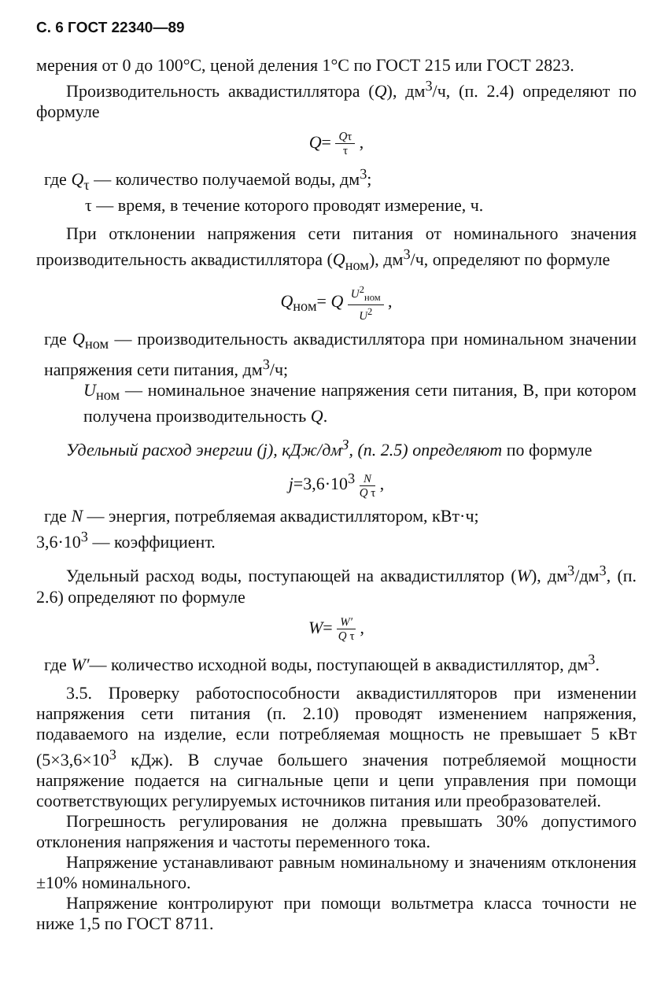С. 6 ГОСТ 22340—89
мерения от 0 до 100°С, ценой деления 1°С по ГОСТ 215 или ГОСТ 2823.
Производительность аквадистиллятора (Q), дм<sup>3</sup>/ч, (п. 2.4) определяют по формуле
Q= Qτ τ ,
где Q<sub>τ</sub> — количество получаемой воды, дм<sup>3</sup>;
τ — время, в течение которого проводят измерение, ч.
При отклонении напряжения сети питания от номинального значения производительность аквадистиллятора (Q<sub>ном</sub>), дм<sup>3</sup>/ч, определяют по формуле
Q<sub>ном</sub>= Q U<sup>2</sup><sub>ном</sub> U<sup>2</sup> ,
где Q<sub>ном</sub> — производительность аквадистиллятора при номинальном значении напряжения сети питания, дм<sup>3</sup>/ч;
U<sub>ном</sub> — номинальное значение напряжения сети питания, В, при котором получена производительность Q.
Удельный расход энергии (j), кДж/дм<sup>3</sup>, (п. 2.5) определяют по формуле
j=3,6·10<sup>3</sup> N Q τ ,
где N — энергия, потребляемая аквадистиллятором, кВт·ч;
3,6·10<sup>3</sup> — коэффициент.
Удельный расход воды, поступающей на аквадистиллятор (W), дм<sup>3</sup>/дм<sup>3</sup>, (п. 2.6) определяют по формуле
W= W′ Q τ ,
где W′— количество исходной воды, поступающей в аквадистиллятор, дм<sup>3</sup>.
3.5. Проверку работоспособности аквадистилляторов при изменении напряжения сети питания (п. 2.10) проводят изменением напряжения, подаваемого на изделие, если потребляемая мощность не превышает 5 кВт (5×3,6×10<sup>3</sup> кДж). В случае большего значения потребляемой мощности напряжение подается на сигнальные цепи и цепи управления при помощи соответствующих регулируемых источников питания или преобразователей.
Погрешность регулирования не должна превышать 30% допустимого отклонения напряжения и частоты переменного тока.
Напряжение устанавливают равным номинальному и значениям отклонения ±10% номинального.
Напряжение контролируют при помощи вольтметра класса точности не ниже 1,5 по ГОСТ 8711.